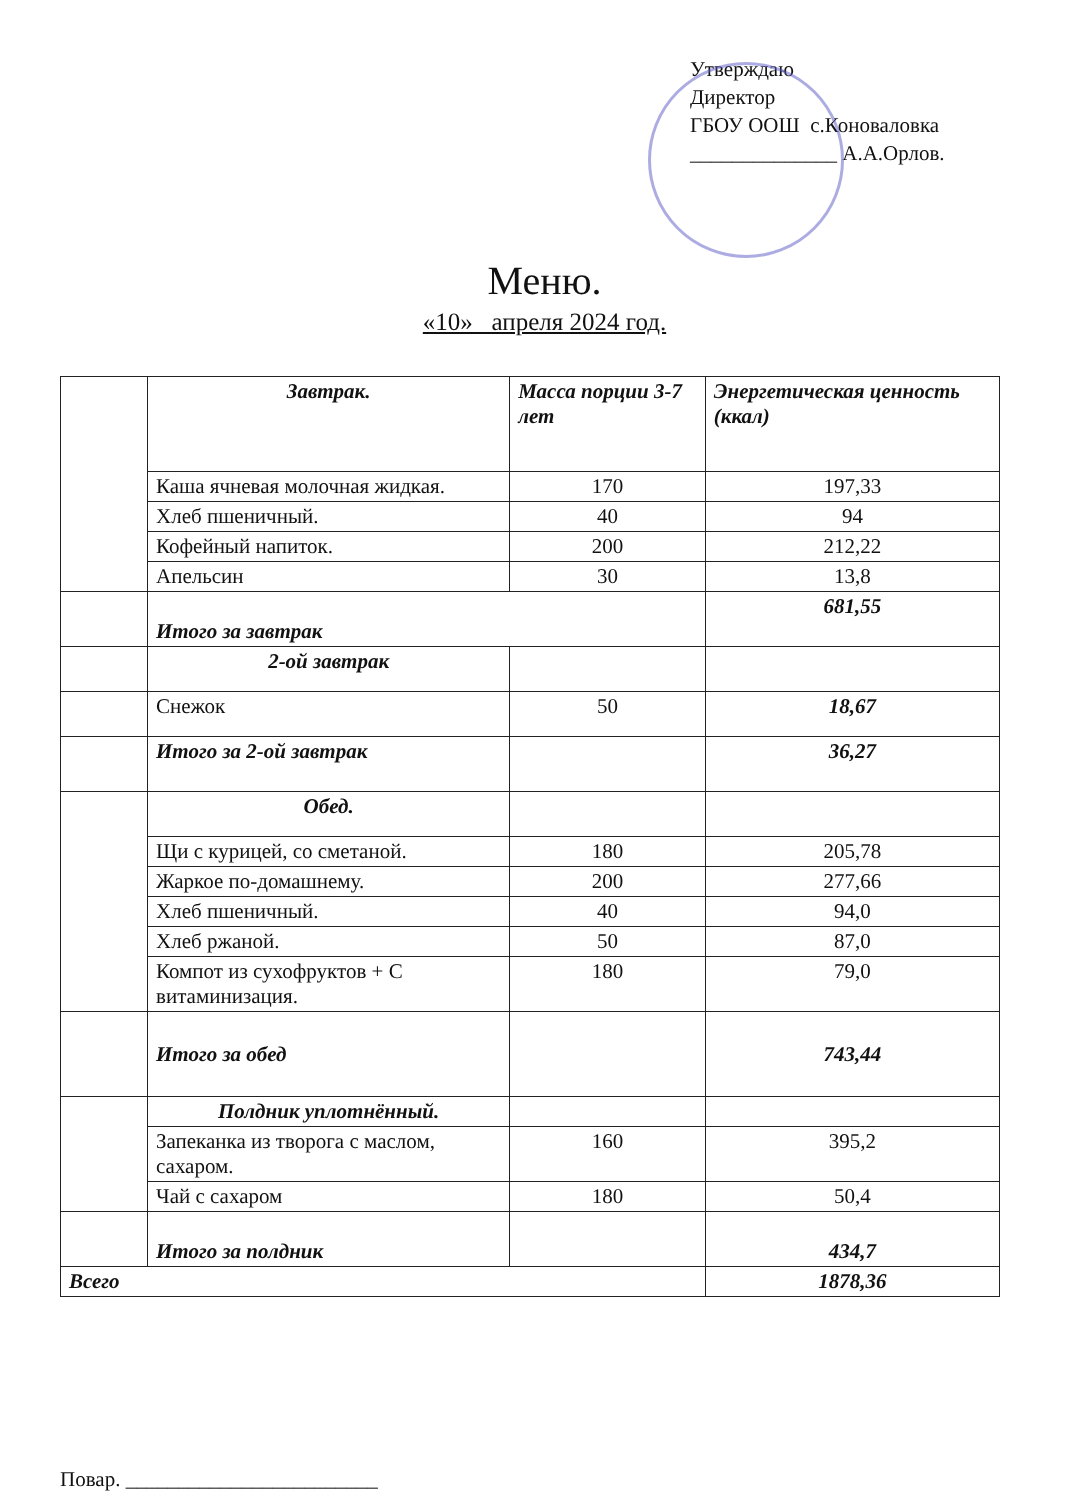Утверждаю
Директор
ГБОУ ООШ с.Коноваловка
______________ А.А.Орлов.
Меню.
«10» апреля 2024 год.
| | Завтрак. | Масса порции 3-7 лет | Энергетическая ценность (ккал) |
| | Каша ячневая молочная жидкая. | 170 | 197,33 |
| | Хлеб пшеничный. | 40 | 94 |
| | Кофейный напиток. | 200 | 212,22 |
| | Апельсин | 30 | 13,8 |
| | Итого за завтрак | | 681,55 |
| | 2-ой завтрак | | |
| | Снежок | 50 | 18,67 |
| | Итого за 2-ой завтрак | | 36,27 |
| | Обед. | | |
| | Щи с курицей, со сметаной. | 180 | 205,78 |
| | Жаркое по-домашнему. | 200 | 277,66 |
| | Хлеб пшеничный. | 40 | 94,0 |
| | Хлеб ржаной. | 50 | 87,0 |
| | Компот из сухофруктов + С витаминизация. | 180 | 79,0 |
| | Итого за обед | | 743,44 |
| | Полдник уплотнённый. | | |
| | Запеканка из творога с маслом, сахаром. | 160 | 395,2 |
| | Чай с сахаром | 180 | 50,4 |
| | Итого за полдник | | 434,7 |
| Всего | | | 1878,36 |
Повар. ________________________